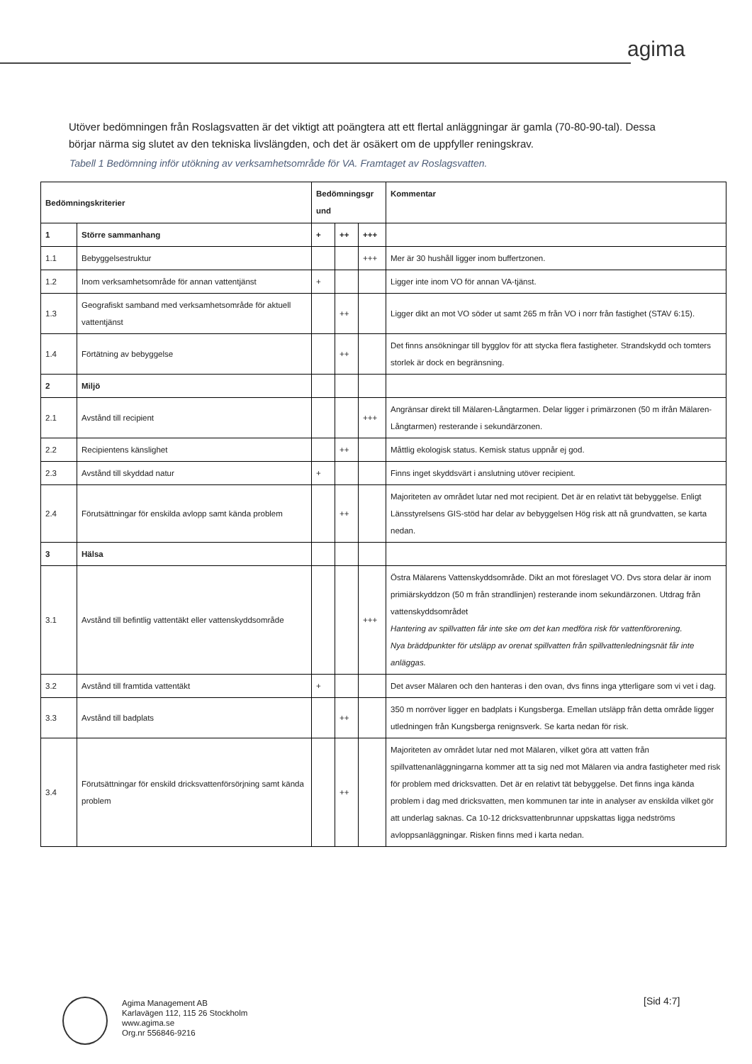agima
Utöver bedömningen från Roslagsvatten är det viktigt att poängtera att ett flertal anläggningar är gamla (70-80-90-tal). Dessa börjar närma sig slutet av den tekniska livslängden, och det är osäkert om de uppfyller reningskrav.
Tabell 1 Bedömning inför utökning av verksamhetsområde för VA. Framtaget av Roslagsvatten.
| Bedömningskriterier | | Bedömningsgr und | | | Kommentar |
| --- | --- | --- | --- | --- | --- |
| 1 | Större sammanhang | + | ++ | +++ | |
| 1.1 | Bebyggelsestruktur | | | +++ | Mer är 30 hushåll ligger inom buffertzonen. |
| 1.2 | Inom verksamhetsområde för annan vattentjänst | + | | | Ligger inte inom VO för annan VA-tjänst. |
| 1.3 | Geografiskt samband med verksamhetsområde för aktuell vattentjänst | | ++ | | Ligger dikt an mot VO söder ut samt 265 m från VO i norr från fastighet (STAV 6:15). |
| 1.4 | Förtätning av bebyggelse | | ++ | | Det finns ansökningar till bygglov för att stycka flera fastigheter. Strandskydd och tomters storlek är dock en begränsning. |
| 2 | Miljö | | | | |
| 2.1 | Avstånd till recipient | | | +++ | Angränsar direkt till Mälaren-Långtarmen. Delar ligger i primärzonen (50 m ifrån Mälaren-Långtarmen) resterande i sekundärzonen. |
| 2.2 | Recipientens känslighet | | ++ | | Måttlig ekologisk status. Kemisk status uppnår ej god. |
| 2.3 | Avstånd till skyddad natur | + | | | Finns inget skyddsvärt i anslutning utöver recipient. |
| 2.4 | Förutsättningar för enskilda avlopp samt kända problem | | ++ | | Majoriteten av området lutar ned mot recipient. Det är en relativt tät bebyggelse. Enligt Länsstyrelsens GIS-stöd har delar av bebyggelsen Hög risk att nå grundvatten, se karta nedan. |
| 3 | Hälsa | | | | |
| 3.1 | Avstånd till befintlig vattentäkt eller vattenskyddsområde | | | +++ | Östra Mälarens Vattenskyddsområde. Dikt an mot föreslaget VO. Dvs stora delar är inom primiärskyddzon (50 m från strandlinjen) resterande inom sekundärzonen. Utdrag från vattenskyddsområdet Hantering av spillvatten får inte ske om det kan medföra risk för vattenförorening. Nya bräddpunkter för utsläpp av orenat spillvatten från spillvattenledningsnät får inte anläggas. |
| 3.2 | Avstånd till framtida vattentäkt | + | | | Det avser Mälaren och den hanteras i den ovan, dvs finns inga ytterligare som vi vet i dag. |
| 3.3 | Avstånd till badplats | | ++ | | 350 m norröver ligger en badplats i Kungsberga. Emellan utsläpp från detta område ligger utledningen från Kungsberga renignsverk. Se karta nedan för risk. |
| 3.4 | Förutsättningar för enskild dricksvattenförsörjning samt kända problem | | ++ | | Majoriteten av området lutar ned mot Mälaren, vilket göra att vatten från spillvattenanläggningarna kommer att ta sig ned mot Mälaren via andra fastigheter med risk för problem med dricksvatten. Det är en relativt tät bebyggelse. Det finns inga kända problem i dag med dricksvatten, men kommunen tar inte in analyser av enskilda vilket gör att underlag saknas. Ca 10-12 dricksvattenbrunnar uppskattas ligga nedströms avloppsanläggningar. Risken finns med i karta nedan. |
Agima Management AB
Karlavägen 112, 115 26 Stockholm
www.agima.se
Org.nr 556846-9216
[Sid 4:7]